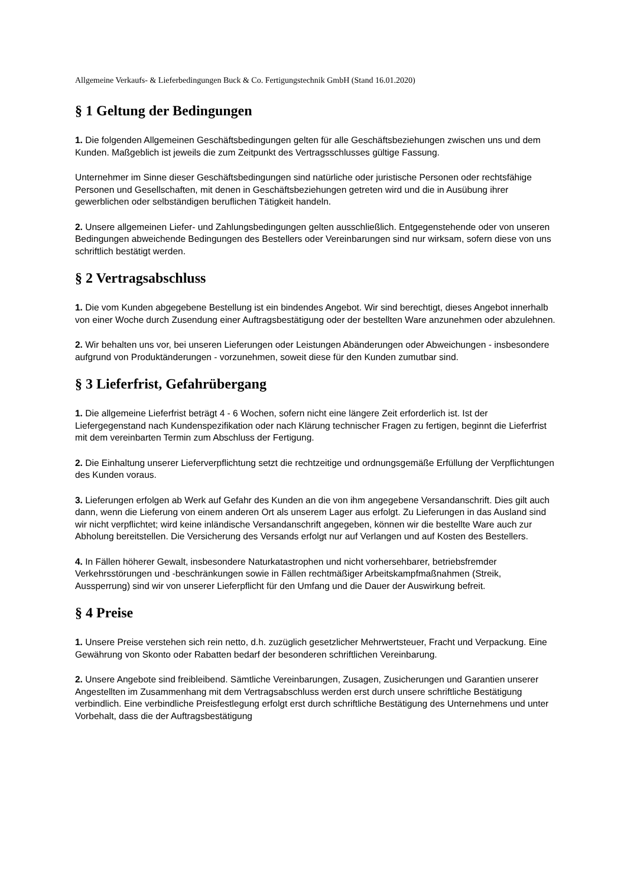Allgemeine Verkaufs- & Lieferbedingungen Buck & Co. Fertigungstechnik GmbH (Stand 16.01.2020)
§ 1 Geltung der Bedingungen
1. Die folgenden Allgemeinen Geschäftsbedingungen gelten für alle Geschäftsbeziehungen zwischen uns und dem Kunden. Maßgeblich ist jeweils die zum Zeitpunkt des Vertragsschlusses gültige Fassung.
Unternehmer im Sinne dieser Geschäftsbedingungen sind natürliche oder juristische Personen oder rechtsfähige Personen und Gesellschaften, mit denen in Geschäftsbeziehungen getreten wird und die in Ausübung ihrer gewerblichen oder selbständigen beruflichen Tätigkeit handeln.
2. Unsere allgemeinen Liefer- und Zahlungsbedingungen gelten ausschließlich. Entgegenstehende oder von unseren Bedingungen abweichende Bedingungen des Bestellers oder Vereinbarungen sind nur wirksam, sofern diese von uns schriftlich bestätigt werden.
§ 2 Vertragsabschluss
1. Die vom Kunden abgegebene Bestellung ist ein bindendes Angebot. Wir sind berechtigt, dieses Angebot innerhalb von einer Woche durch Zusendung einer Auftragsbestätigung oder der bestellten Ware anzunehmen oder abzulehnen.
2. Wir behalten uns vor, bei unseren Lieferungen oder Leistungen Abänderungen oder Abweichungen - insbesondere aufgrund von Produktänderungen - vorzunehmen, soweit diese für den Kunden zumutbar sind.
§ 3 Lieferfrist, Gefahrübergang
1. Die allgemeine Lieferfrist beträgt 4 - 6 Wochen, sofern nicht eine längere Zeit erforderlich ist. Ist der Liefergegenstand nach Kundenspezifikation oder nach Klärung technischer Fragen zu fertigen, beginnt die Lieferfrist mit dem vereinbarten Termin zum Abschluss der Fertigung.
2. Die Einhaltung unserer Lieferverpflichtung setzt die rechtzeitige und ordnungsgemäße Erfüllung der Verpflichtungen des Kunden voraus.
3. Lieferungen erfolgen ab Werk auf Gefahr des Kunden an die von ihm angegebene Versandanschrift. Dies gilt auch dann, wenn die Lieferung von einem anderen Ort als unserem Lager aus erfolgt. Zu Lieferungen in das Ausland sind wir nicht verpflichtet; wird keine inländische Versandanschrift angegeben, können wir die bestellte Ware auch zur Abholung bereitstellen. Die Versicherung des Versands erfolgt nur auf Verlangen und auf Kosten des Bestellers.
4. In Fällen höherer Gewalt, insbesondere Naturkatastrophen und nicht vorhersehbarer, betriebsfremder Verkehrsstörungen und -beschränkungen sowie in Fällen rechtmäßiger Arbeitskampfmaßnahmen (Streik, Aussperrung) sind wir von unserer Lieferpflicht für den Umfang und die Dauer der Auswirkung befreit.
§ 4 Preise
1. Unsere Preise verstehen sich rein netto, d.h. zuzüglich gesetzlicher Mehrwertsteuer, Fracht und Verpackung. Eine Gewährung von Skonto oder Rabatten bedarf der besonderen schriftlichen Vereinbarung.
2. Unsere Angebote sind freibleibend. Sämtliche Vereinbarungen, Zusagen, Zusicherungen und Garantien unserer Angestellten im Zusammenhang mit dem Vertragsabschluss werden erst durch unsere schriftliche Bestätigung verbindlich. Eine verbindliche Preisfestlegung erfolgt erst durch schriftliche Bestätigung des Unternehmens und unter Vorbehalt, dass die der Auftragsbestätigung